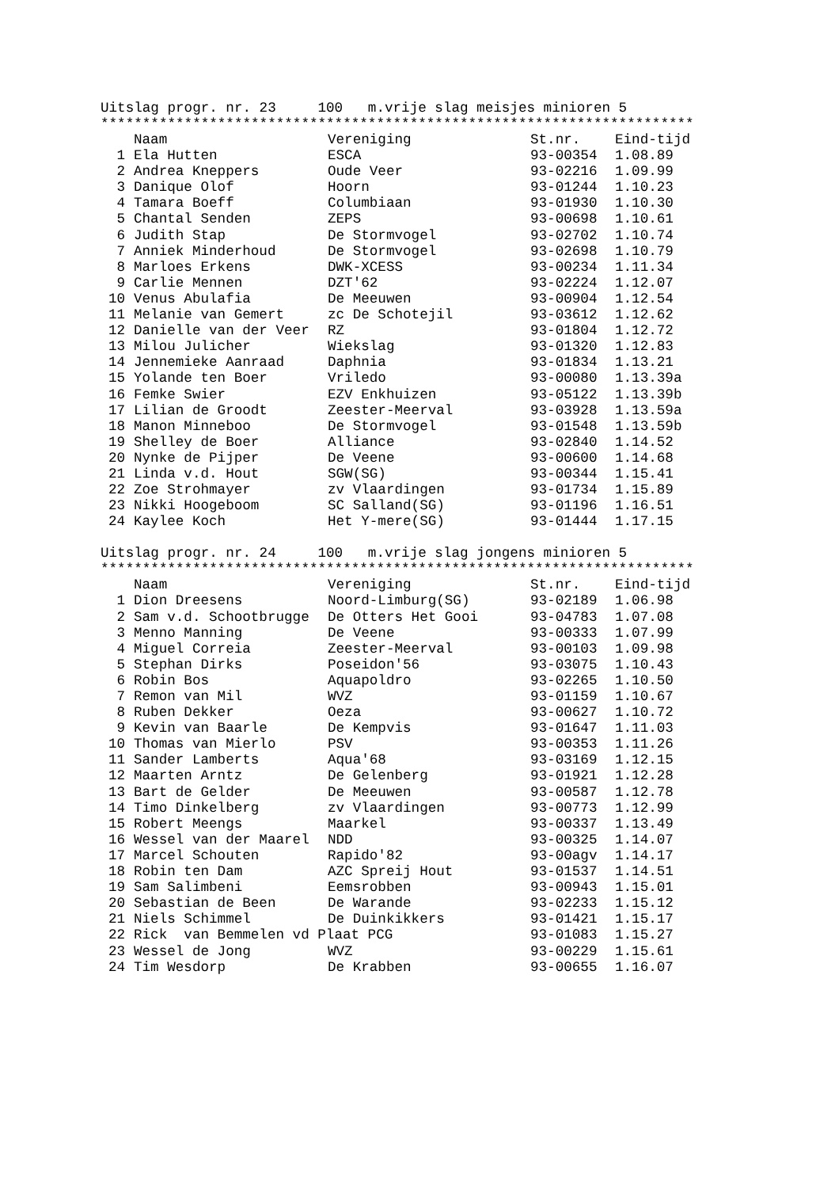Uitslag progr. nr. 23 100 m.vrije slag meisjes minioren 5
***********************************************************************
| | Naam | Vereniging | St.nr. | Eind-tijd |
| --- | --- | --- | --- | --- |
| 1 | Ela Hutten | ESCA | 93-00354 | 1.08.89 |
| 2 | Andrea Kneppers | Oude Veer | 93-02216 | 1.09.99 |
| 3 | Danique Olof | Hoorn | 93-01244 | 1.10.23 |
| 4 | Tamara Boeff | Columbiaan | 93-01930 | 1.10.30 |
| 5 | Chantal Senden | ZEPS | 93-00698 | 1.10.61 |
| 6 | Judith Stap | De Stormvogel | 93-02702 | 1.10.74 |
| 7 | Anniek Minderhoud | De Stormvogel | 93-02698 | 1.10.79 |
| 8 | Marloes Erkens | DWK-XCESS | 93-00234 | 1.11.34 |
| 9 | Carlie Mennen | DZT'62 | 93-02224 | 1.12.07 |
| 10 | Venus Abulafia | De Meeuwen | 93-00904 | 1.12.54 |
| 11 | Melanie van Gemert | zc De Schotejil | 93-03612 | 1.12.62 |
| 12 | Danielle van der Veer | RZ | 93-01804 | 1.12.72 |
| 13 | Milou Julicher | Wiekslag | 93-01320 | 1.12.83 |
| 14 | Jennemieke Aanraad | Daphnia | 93-01834 | 1.13.21 |
| 15 | Yolande ten Boer | Vriledo | 93-00080 | 1.13.39a |
| 16 | Femke Swier | EZV Enkhuizen | 93-05122 | 1.13.39b |
| 17 | Lilian de Groodt | Zeester-Meerval | 93-03928 | 1.13.59a |
| 18 | Manon Minneboo | De Stormvogel | 93-01548 | 1.13.59b |
| 19 | Shelley de Boer | Alliance | 93-02840 | 1.14.52 |
| 20 | Nynke de Pijper | De Veene | 93-00600 | 1.14.68 |
| 21 | Linda v.d. Hout | SGW(SG) | 93-00344 | 1.15.41 |
| 22 | Zoe Strohmayer | zv Vlaardingen | 93-01734 | 1.15.89 |
| 23 | Nikki Hoogeboom | SC Salland(SG) | 93-01196 | 1.16.51 |
| 24 | Kaylee Koch | Het Y-mere(SG) | 93-01444 | 1.17.15 |
Uitslag progr. nr. 24 100 m.vrije slag jongens minioren 5
***********************************************************************
| | Naam | Vereniging | St.nr. | Eind-tijd |
| --- | --- | --- | --- | --- |
| 1 | Dion Dreesens | Noord-Limburg(SG) | 93-02189 | 1.06.98 |
| 2 | Sam v.d. Schootbrugge | De Otters Het Gooi | 93-04783 | 1.07.08 |
| 3 | Menno Manning | De Veene | 93-00333 | 1.07.99 |
| 4 | Miguel Correia | Zeester-Meerval | 93-00103 | 1.09.98 |
| 5 | Stephan Dirks | Poseidon'56 | 93-03075 | 1.10.43 |
| 6 | Robin Bos | Aquapoldro | 93-02265 | 1.10.50 |
| 7 | Remon van Mil | WVZ | 93-01159 | 1.10.67 |
| 8 | Ruben Dekker | Oeza | 93-00627 | 1.10.72 |
| 9 | Kevin van Baarle | De Kempvis | 93-01647 | 1.11.03 |
| 10 | Thomas van Mierlo | PSV | 93-00353 | 1.11.26 |
| 11 | Sander Lamberts | Aqua'68 | 93-03169 | 1.12.15 |
| 12 | Maarten Arntz | De Gelenberg | 93-01921 | 1.12.28 |
| 13 | Bart de Gelder | De Meeuwen | 93-00587 | 1.12.78 |
| 14 | Timo Dinkelberg | zv Vlaardingen | 93-00773 | 1.12.99 |
| 15 | Robert Meengs | Maarkel | 93-00337 | 1.13.49 |
| 16 | Wessel van der Maarel | NDD | 93-00325 | 1.14.07 |
| 17 | Marcel Schouten | Rapido'82 | 93-00agv | 1.14.17 |
| 18 | Robin ten Dam | AZC Spreij Hout | 93-01537 | 1.14.51 |
| 19 | Sam Salimbeni | Eemsrobben | 93-00943 | 1.15.01 |
| 20 | Sebastian de Been | De Warande | 93-02233 | 1.15.12 |
| 21 | Niels Schimmel | De Duinkikkers | 93-01421 | 1.15.17 |
| 22 | Rick van Bemmelen vd Plaat PCG | | 93-01083 | 1.15.27 |
| 23 | Wessel de Jong | WVZ | 93-00229 | 1.15.61 |
| 24 | Tim Wesdorp | De Krabben | 93-00655 | 1.16.07 |